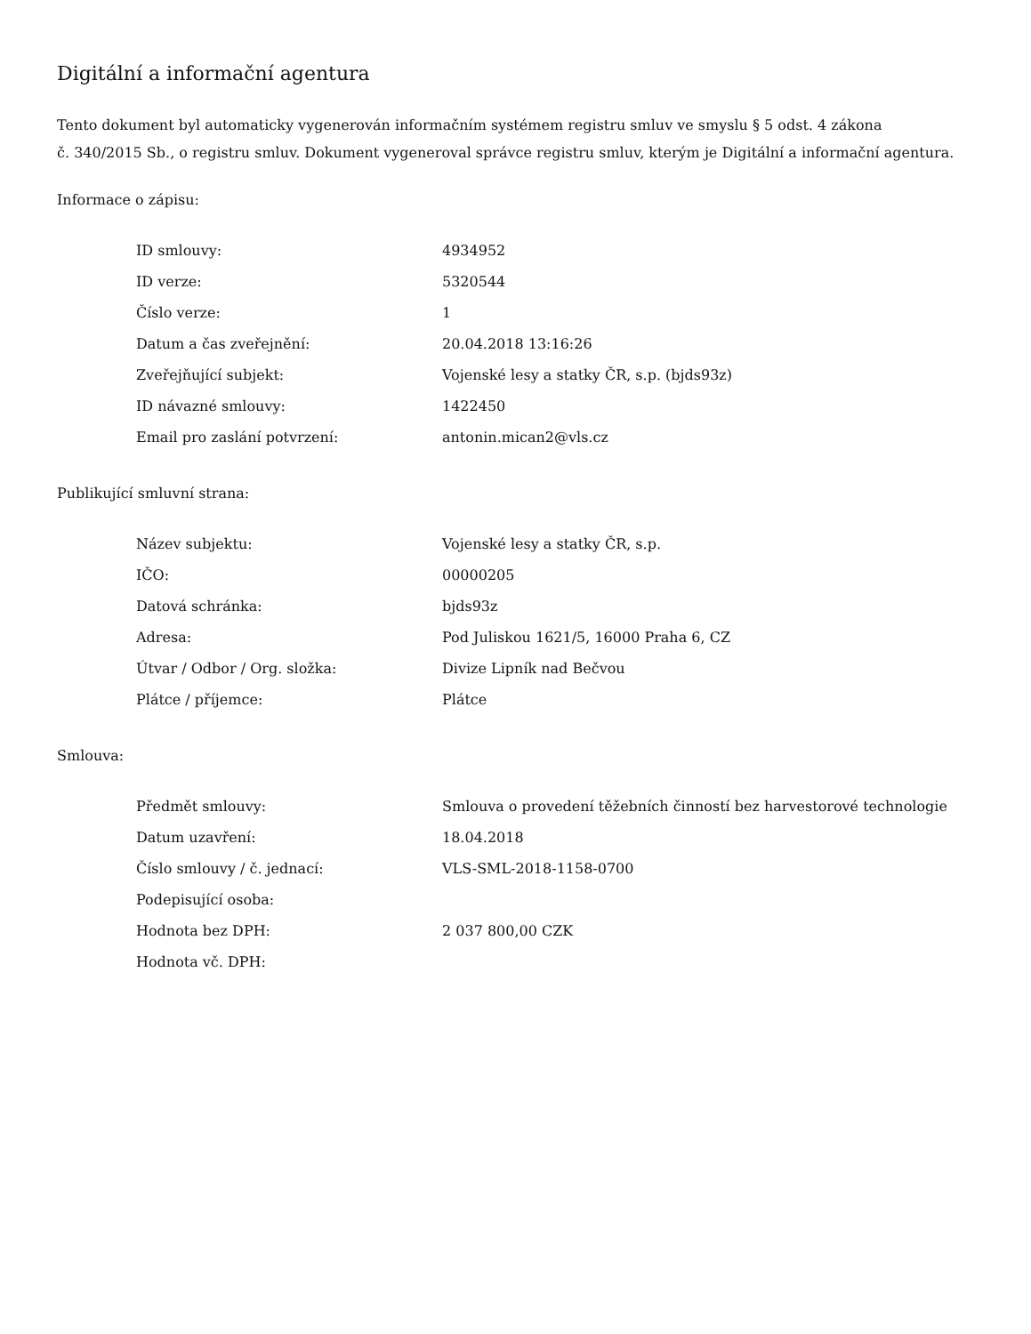Digitální a informační agentura
Tento dokument byl automaticky vygenerován informačním systémem registru smluv ve smyslu § 5 odst. 4 zákona
č. 340/2015 Sb., o registru smluv. Dokument vygeneroval správce registru smluv, kterým je Digitální a informační agentura.
Informace o zápisu:
| ID smlouvy: | 4934952 |
| ID verze: | 5320544 |
| Číslo verze: | 1 |
| Datum a čas zveřejnění: | 20.04.2018 13:16:26 |
| Zveřejňující subjekt: | Vojenské lesy a statky ČR, s.p. (bjds93z) |
| ID návazné smlouvy: | 1422450 |
| Email pro zaslání potvrzení: | antonin.mican2@vls.cz |
Publikující smluvní strana:
| Název subjektu: | Vojenské lesy a statky ČR, s.p. |
| IČO: | 00000205 |
| Datová schránka: | bjds93z |
| Adresa: | Pod Juliskou 1621/5, 16000 Praha 6, CZ |
| Útvar / Odbor / Org. složka: | Divize Lipník nad Bečvou |
| Plátce / příjemce: | Plátce |
Smlouva:
| Předmět smlouvy: | Smlouva o provedení těžebních činností bez harvestorové technologie |
| Datum uzavření: | 18.04.2018 |
| Číslo smlouvy / č. jednací: | VLS-SML-2018-1158-0700 |
| Podepisující osoba: | |
| Hodnota bez DPH: | 2 037 800,00 CZK |
| Hodnota vč. DPH: | |